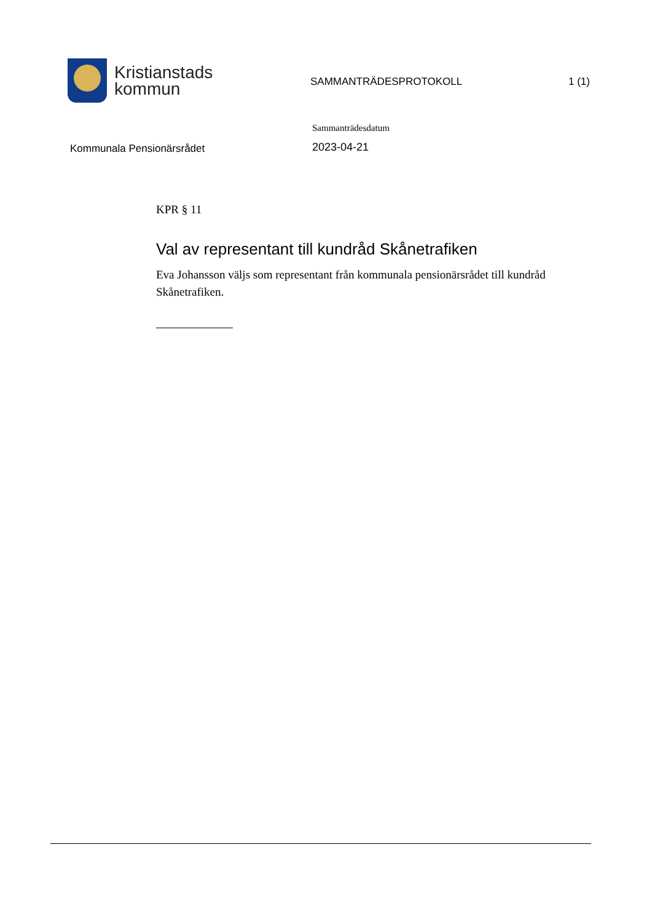Kristianstads
kommun
SAMMANTRÄDESPROTOKOLL 1 (1)
Kommunala Pensionärsrådet
Sammanträdesdatum
2023-04-21
KPR § 11
Val av representant till kundråd Skånetrafiken
Eva Johansson väljs som representant från kommunala pensionärsrådet till kundråd Skånetrafiken.